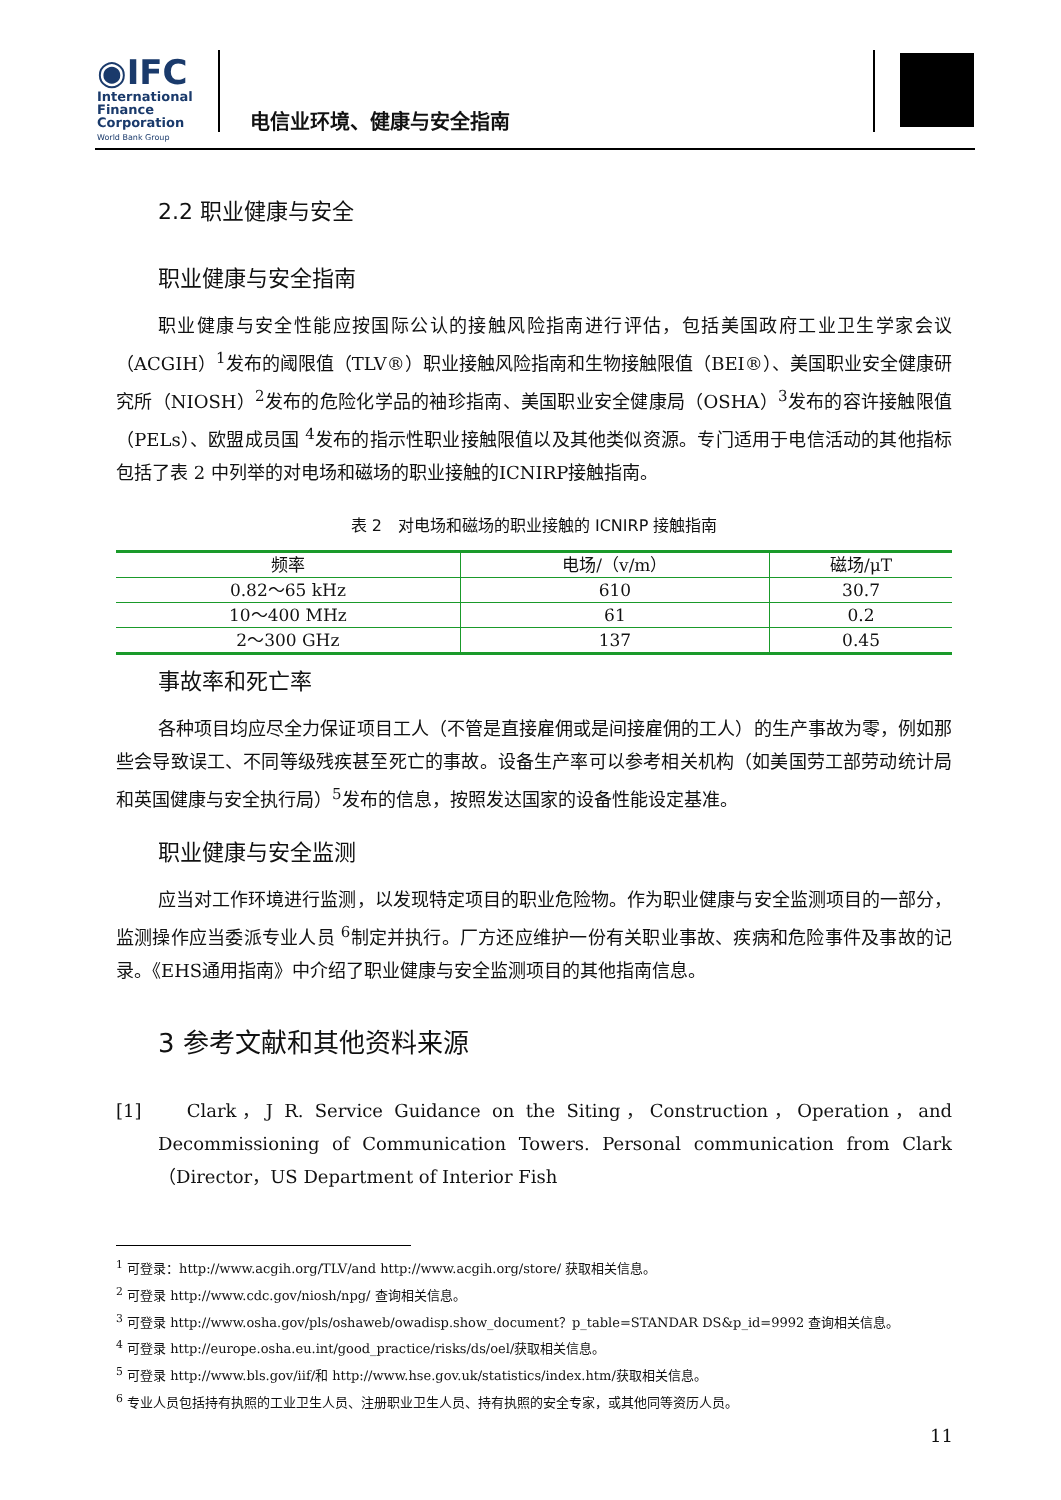◉IFC
International
Finance
Corporation
World Bank Group
电信业环境、健康与安全指南
2.2 职业健康与安全
职业健康与安全指南
职业健康与安全性能应按国际公认的接触风险指南进行评估，包括美国政府工业卫生学家会议（ACGIH）<sup>1</sup>发布的阈限值（TLV®）职业接触风险指南和生物接触限值（BEI®）、美国职业安全健康研究所（NIOSH）<sup>2</sup>发布的危险化学品的袖珍指南、美国职业安全健康局（OSHA）<sup>3</sup>发布的容许接触限值（PELs）、欧盟成员国 <sup>4</sup>发布的指示性职业接触限值以及其他类似资源。专门适用于电信活动的其他指标包括了表 2 中列举的对电场和磁场的职业接触的ICNIRP接触指南。
表 2　对电场和磁场的职业接触的 ICNIRP 接触指南
| 频率 | 电场/（v/m） | 磁场/μT |
| --- | --- | --- |
| 0.82～65 kHz | 610 | 30.7 |
| 10～400 MHz | 61 | 0.2 |
| 2～300 GHz | 137 | 0.45 |
事故率和死亡率
各种项目均应尽全力保证项目工人（不管是直接雇佣或是间接雇佣的工人）的生产事故为零，例如那些会导致误工、不同等级残疾甚至死亡的事故。设备生产率可以参考相关机构（如美国劳工部劳动统计局和英国健康与安全执行局）<sup>5</sup>发布的信息，按照发达国家的设备性能设定基准。
职业健康与安全监测
应当对工作环境进行监测，以发现特定项目的职业危险物。作为职业健康与安全监测项目的一部分，监测操作应当委派专业人员 <sup>6</sup>制定并执行。厂方还应维护一份有关职业事故、疾病和危险事件及事故的记录。《EHS通用指南》中介绍了职业健康与安全监测项目的其他指南信息。
3 参考文献和其他资料来源
[1] Clark，J R. Service Guidance on the Siting，Construction，Operation，and Decommissioning of Communication Towers. Personal communication from Clark（Director，US Department of Interior Fish
<sup>1</sup> 可登录：http://www.acgih.org/TLV/and http://www.acgih.org/store/ 获取相关信息。
<sup>2</sup> 可登录 http://www.cdc.gov/niosh/npg/ 查询相关信息。
<sup>3</sup> 可登录 http://www.osha.gov/pls/oshaweb/owadisp.show_document？p_table=STANDAR DS&p_id=9992 查询相关信息。
<sup>4</sup> 可登录 http://europe.osha.eu.int/good_practice/risks/ds/oel/获取相关信息。
<sup>5</sup> 可登录 http://www.bls.gov/iif/和 http://www.hse.gov.uk/statistics/index.htm/获取相关信息。
<sup>6</sup> 专业人员包括持有执照的工业卫生人员、注册职业卫生人员、持有执照的安全专家，或其他同等资历人员。
11